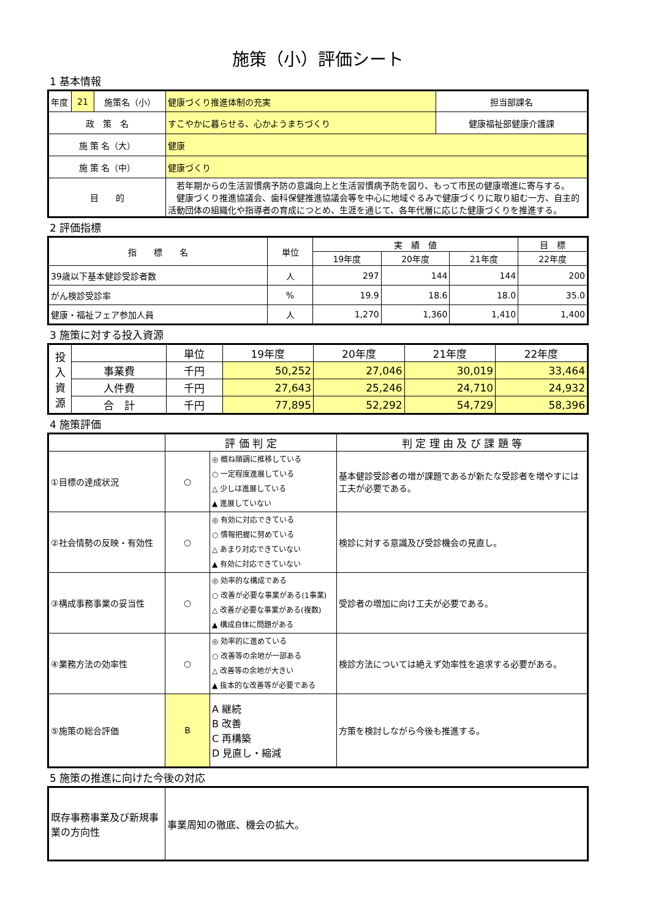施策（小）評価シート
1 基本情報
| 年度 | 21 | 施策名（小） | 健康づくり推進体制の充実 | 担当部課名 |
| 政 策 名 | | | すこやかに暮らせる、心かようまちづくり | 健康福祉部健康介護課 |
| 施 策 名（大） | | | 健康 | |
| 施 策 名（中） | | | 健康づくり | |
| 目 的 | | | 若年期からの生活習慣病予防の意識向上と生活習慣病予防を図り、もって市民の健康増進に寄与する。 健康づくり推進協議会、歯科保健推進協議会等を中心に地域ぐるみで健康づくりに取り組む一方、自主的活動団体の組織化や指導者の育成につとめ、生涯を通じて、各年代層に応じた健康づくりを推進する。 | |
2 評価指標
| 指 標 名 | 単位 | 実 績 値 | | | 目 標 |
| --- | --- | --- | --- | --- | --- |
| | | 19年度 | 20年度 | 21年度 | 22年度 |
| 39歳以下基本健診受診者数 | 人 | 297 | 144 | 144 | 200 |
| がん検診受診率 | % | 19.9 | 18.6 | 18.0 | 35.0 |
| 健康・福祉フェア参加人員 | 人 | 1,270 | 1,360 | 1,410 | 1,400 |
3 施策に対する投入資源
| 投 入 資 源 | | 単位 | 19年度 | 20年度 | 21年度 | 22年度 |
| | 事業費 | 千円 | 50,252 | 27,046 | 30,019 | 33,464 |
| | 人件費 | 千円 | 27,643 | 25,246 | 24,710 | 24,932 |
| | 合 計 | 千円 | 77,895 | 52,292 | 54,729 | 58,396 |
4 施策評価
| | 評 価 判 定 | | 判 定 理 由 及 び 課 題 等 |
| --- | --- | --- | --- |
| ①目標の達成状況 | ○ | ◎ 概ね順調に推移している ○ 一定程度進展している △ 少しは進展している ▲ 進展していない | 基本健診受診者の増が課題であるが新たな受診者を増やすには工夫が必要である。 |
| ②社会情勢の反映・有効性 | ○ | ◎ 有効に対応できている ○ 情報把握に努めている △ あまり対応できていない ▲ 有効に対応できていない | 検診に対する意識及び受診機会の見直し。 |
| ③構成事務事業の妥当性 | ○ | ◎ 効率的な構成である ○ 改善が必要な事業がある(1事業) △ 改善が必要な事業がある(複数) ▲ 構成自体に問題がある | 受診者の増加に向け工夫が必要である。 |
| ④業務方法の効率性 | ○ | ◎ 効率的に進めている ○ 改善等の余地が一部ある △ 改善等の余地が大きい ▲ 抜本的な改善等が必要である | 検診方法については絶えず効率性を追求する必要がある。 |
| ⑤施策の総合評価 | B | A 継続 B 改善 C 再構築 D 見直し・縮減 | 方策を検討しながら今後も推進する。 |
5 施策の推進に向けた今後の対応
| 既存事務事業及び新規事業の方向性 | 事業周知の徹底、機会の拡大。 |